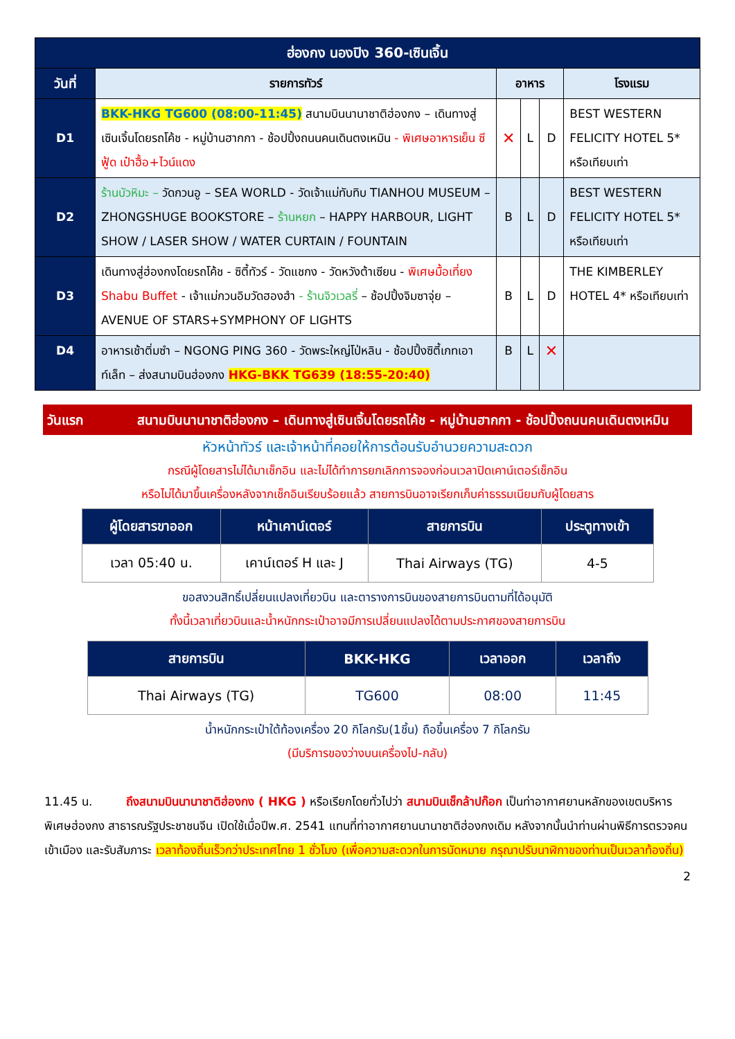| ฮ่องกง นองปิง 360-เซินเจิ้น | | | | | |
| --- | --- | --- | --- | --- | --- |
| วันที่ | รายการทัวร์ | อาหาร | | | โรงแรม |
| D1 | BKK-HKG TG600 (08:00-11:45) สนามบินนานาชาติฮ่องกง – เดินทางสู่เซินเจิ้นโดยรถโค้ช - หมู่บ้านฮากกา - ช้อปปิ้งถนนคนเดินตงเหมิน - พิเศษอาหารเย็น ซีฟู้ด เป๋าฮื้อ+ไวน์แดง | ✕ | L | D | BEST WESTERN FELICITY HOTEL 5* หรือเทียบเท่า |
| D2 | ร้านบัวหิมะ – วัดกวนอู – SEA WORLD - วัดเจ้าแม่ทับทิบ TIANHOU MUSEUM – ZHONGSHUGE BOOKSTORE – ร้านหยก – HAPPY HARBOUR, LIGHT SHOW / LASER SHOW / WATER CURTAIN / FOUNTAIN | B | L | D | BEST WESTERN FELICITY HOTEL 5* หรือเทียบเท่า |
| D3 | เดินทางสู่ฮ่องกงโดยรถโค้ช - ซิตี้ทัวร์ - วัดแชกง - วัดหวังต้าเซียน - พิเศษมื้อเที่ยง Shabu Buffet - เจ้าแม่กวนอิมวัดฮองฮำ - ร้านจิวเวลรี่ – ช้อปปิ้งจิมซาจุ่ย – AVENUE OF STARS+SYMPHONY OF LIGHTS | B | L | D | THE KIMBERLEY HOTEL 4* หรือเทียบเท่า |
| D4 | อาหารเช้าติ่มซำ – NGONG PING 360 - วัดพระใหญ่โป่หลิน - ช้อปปิ้งซิตี้เกทเอาท์เล็ท – ส่งสนามบินฮ่องกง HKG-BKK TG639 (18:55-20:40) | B | L | ✕ | |
วันแรก สนามบินนานาชาติฮ่องกง – เดินทางสู่เซินเจิ้นโดยรถโค้ช - หมู่บ้านฮากกา - ช้อปปิ้งถนนคนเดินตงเหมิน
หัวหน้าทัวร์ และเจ้าหน้าที่คอยให้การต้อนรับอำนวยความสะดวก
กรณีผู้โดยสารไม่ได้มาเช็กอิน และไม่ได้ทำการยกเลิกการจองก่อนเวลาปิดเคาน์เตอร์เช็กอิน
หรือไม่ได้มาขึ้นเครื่องหลังจากเช็กอินเรียบร้อยแล้ว สายการบินอาจเรียกเก็บค่าธรรมเนียมกับผู้โดยสาร
| ผู้โดยสารขาออก | หน้าเคาน์เตอร์ | สายการบิน | ประตูทางเข้า |
| --- | --- | --- | --- |
| เวลา 05:40 น. | เคาน์เตอร์ H และ J | Thai Airways (TG) | 4-5 |
ขอสงวนสิทธิ์เปลี่ยนแปลงเที่ยวบิน และตารางการบินของสายการบินตามที่ได้อนุมัติ
ทั้งนี้เวลาเที่ยวบินและน้ำหนักกระเป๋าอาจมีการเปลี่ยนแปลงได้ตามประกาศของสายการบิน
| สายการบิน | BKK-HKG | เวลาออก | เวลาถึง |
| --- | --- | --- | --- |
| Thai Airways (TG) | TG600 | 08:00 | 11:45 |
น้ำหนักกระเป๋าใต้ท้องเครื่อง 20 กิโลกรัม(1ชิ้น) ถือขึ้นเครื่อง 7 กิโลกรัม
(มีบริการของว่างบนเครื่องไป-กลับ)
11.45 น. ถึงสนามบินนานาชาติฮ่องกง ( HKG ) หรือเรียกโดยทั่วไปว่า สนามบินเช็กล้าปก๊อก เป็นท่าอากาศยานหลักของเขตบริหารพิเศษฮ่องกง สาธารณรัฐประชาชนจีน เปิดใช้เมื่อปีพ.ศ. 2541 แทนที่ท่าอากาศยานนานาชาติฮ่องกงเดิม หลังจากนั้นนำท่านผ่านพิธีการตรวจคนเข้าเมือง และรับสัมภาระ เวลาท้องถิ่นเร็วกว่าประเทศไทย 1 ชั่วโมง (เพื่อความสะดวกในการนัดหมาย กรุณาปรับนาฬิกาของท่านเป็นเวลาท้องถิ่น)
2